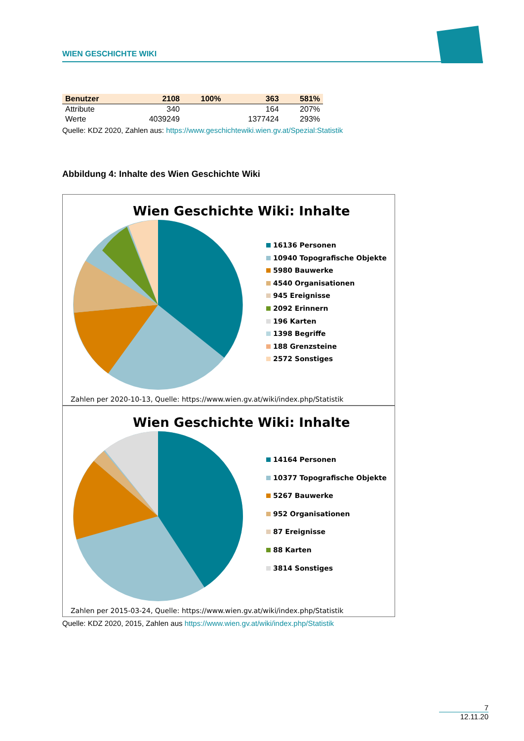WIEN GESCHICHTE WIKI
| Benutzer | 2108 | 100% | 363 | 581% |
| --- | --- | --- | --- | --- |
| Attribute | 340 | | 164 | 207% |
| Werte | 4039249 | | 1377424 | 293% |
Quelle: KDZ 2020, Zahlen aus: https://www.geschichtewiki.wien.gv.at/Spezial:Statistik
Abbildung 4: Inhalte des Wien Geschichte Wiki
Wien Geschichte Wiki: Inhalte
16136 Personen
10940 Topografische Objekte
5980 Bauwerke
4540 Organisationen
945 Ereignisse
2092 Erinnern
196 Karten
1398 Begriffe
188 Grenzsteine
2572 Sonstiges
Zahlen per 2020-10-13, Quelle: https://www.wien.gv.at/wiki/index.php/Statistik
Wien Geschichte Wiki: Inhalte
14164 Personen
10377 Topografische Objekte
5267 Bauwerke
952 Organisationen
87 Ereignisse
88 Karten
3814 Sonstiges
Zahlen per 2015-03-24, Quelle: https://www.wien.gv.at/wiki/index.php/Statistik
Quelle: KDZ 2020, 2015, Zahlen aus https://www.wien.gv.at/wiki/index.php/Statistik
7
12.11.20